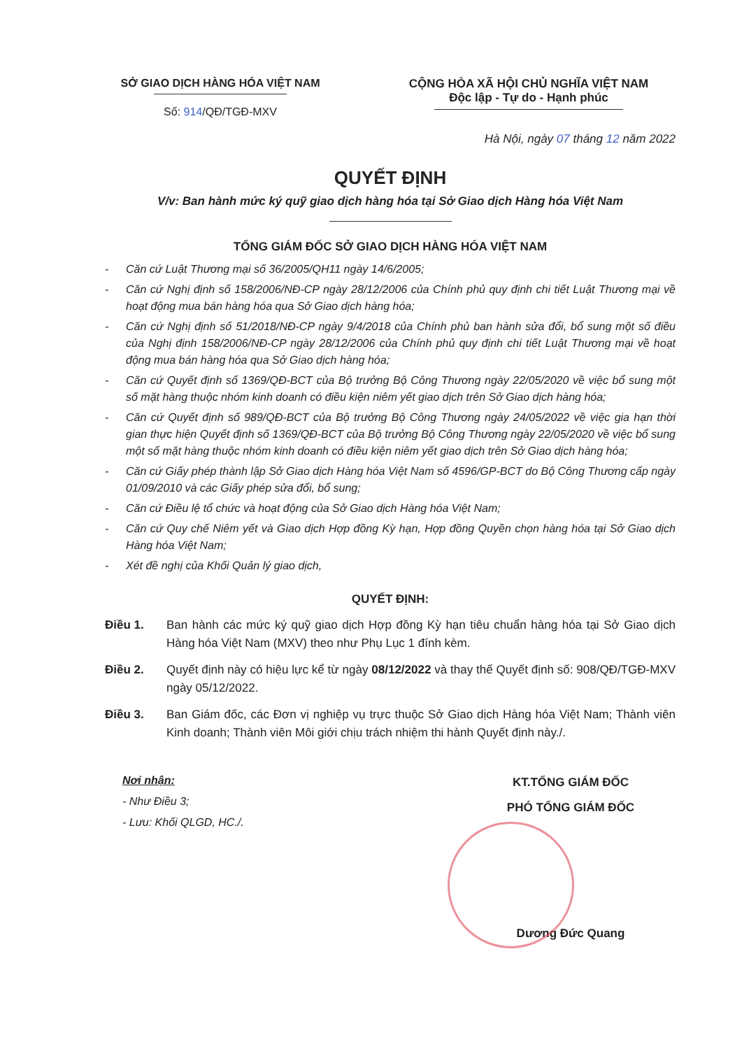SỞ GIAO DỊCH HÀNG HÓA VIỆT NAM
Số: 914/QĐ/TGĐ-MXV
CỘNG HÒA XÃ HỘI CHỦ NGHĨA VIỆT NAM
Độc lập - Tự do - Hạnh phúc
Hà Nội, ngày 07 tháng 12 năm 2022
QUYẾT ĐỊNH
V/v: Ban hành mức ký quỹ giao dịch hàng hóa tại Sở Giao dịch Hàng hóa Việt Nam
TỔNG GIÁM ĐỐC SỞ GIAO DỊCH HÀNG HÓA VIỆT NAM
- Căn cứ Luật Thương mại số 36/2005/QH11 ngày 14/6/2005;
- Căn cứ Nghị định số 158/2006/NĐ-CP ngày 28/12/2006 của Chính phủ quy định chi tiết Luật Thương mại về hoạt động mua bán hàng hóa qua Sở Giao dịch hàng hóa;
- Căn cứ Nghị định số 51/2018/NĐ-CP ngày 9/4/2018 của Chính phủ ban hành sửa đổi, bổ sung một số điều của Nghị định 158/2006/NĐ-CP ngày 28/12/2006 của Chính phủ quy định chi tiết Luật Thương mại về hoạt động mua bán hàng hóa qua Sở Giao dịch hàng hóa;
- Căn cứ Quyết định số 1369/QĐ-BCT của Bộ trưởng Bộ Công Thương ngày 22/05/2020 về việc bổ sung một số mặt hàng thuộc nhóm kinh doanh có điều kiện niêm yết giao dịch trên Sở Giao dịch hàng hóa;
- Căn cứ Quyết định số 989/QĐ-BCT của Bộ trưởng Bộ Công Thương ngày 24/05/2022 về việc gia hạn thời gian thực hiện Quyết định số 1369/QĐ-BCT của Bộ trưởng Bộ Công Thương ngày 22/05/2020 về việc bổ sung một số mặt hàng thuộc nhóm kinh doanh có điều kiện niêm yết giao dịch trên Sở Giao dịch hàng hóa;
- Căn cứ Giấy phép thành lập Sở Giao dịch Hàng hóa Việt Nam số 4596/GP-BCT do Bộ Công Thương cấp ngày 01/09/2010 và các Giấy phép sửa đổi, bổ sung;
- Căn cứ Điều lệ tổ chức và hoạt động của Sở Giao dịch Hàng hóa Việt Nam;
- Căn cứ Quy chế Niêm yết và Giao dịch Hợp đồng Kỳ hạn, Hợp đồng Quyền chọn hàng hóa tại Sở Giao dịch Hàng hóa Việt Nam;
- Xét đề nghị của Khối Quản lý giao dịch,
QUYẾT ĐỊNH:
Điều 1. Ban hành các mức ký quỹ giao dịch Hợp đồng Kỳ hạn tiêu chuẩn hàng hóa tại Sở Giao dịch Hàng hóa Việt Nam (MXV) theo như Phụ Lục 1 đính kèm.
Điều 2. Quyết định này có hiệu lực kể từ ngày 08/12/2022 và thay thế Quyết định số: 908/QĐ/TGĐ-MXV ngày 05/12/2022.
Điều 3. Ban Giám đốc, các Đơn vị nghiệp vụ trực thuộc Sở Giao dịch Hàng hóa Việt Nam; Thành viên Kinh doanh; Thành viên Môi giới chịu trách nhiệm thi hành Quyết định này./.
Nơi nhận:
- Như Điều 3;
- Lưu: Khối QLGD, HC./.
KT.TỔNG GIÁM ĐỐC
PHÓ TỔNG GIÁM ĐỐC
Dương Đức Quang